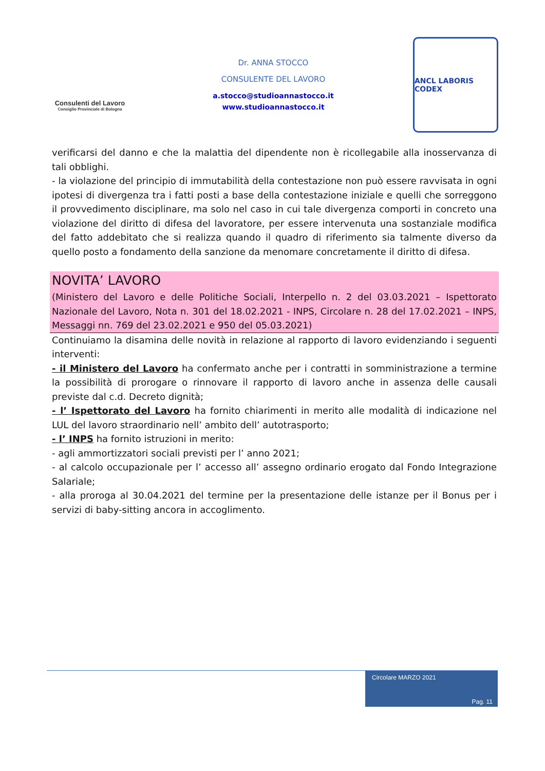Consulenti del Lavoro
Consiglio Provinciale di Bologna
Dr. ANNA STOCCO
CONSULENTE DEL LAVORO
a.stocco@studioannastocco.it
www.studioannastocco.it
ANCL LABORIS CODEX
verificarsi del danno e che la malattia del dipendente non è ricollegabile alla inosservanza di tali obblighi.
- la violazione del principio di immutabilità della contestazione non può essere ravvisata in ogni ipotesi di divergenza tra i fatti posti a base della contestazione iniziale e quelli che sorreggono il provvedimento disciplinare, ma solo nel caso in cui tale divergenza comporti in concreto una violazione del diritto di difesa del lavoratore, per essere intervenuta una sostanziale modifica del fatto addebitato che si realizza quando il quadro di riferimento sia talmente diverso da quello posto a fondamento della sanzione da menomare concretamente il diritto di difesa.
NOVITA’ LAVORO
(Ministero del Lavoro e delle Politiche Sociali, Interpello n. 2 del 03.03.2021 – Ispettorato Nazionale del Lavoro, Nota n. 301 del 18.02.2021 - INPS, Circolare n. 28 del 17.02.2021 – INPS, Messaggi nn. 769 del 23.02.2021 e 950 del 05.03.2021)
Continuiamo la disamina delle novità in relazione al rapporto di lavoro evidenziando i seguenti interventi:
- il Ministero del Lavoro ha confermato anche per i contratti in somministrazione a termine la possibilità di prorogare o rinnovare il rapporto di lavoro anche in assenza delle causali previste dal c.d. Decreto dignità;
- l’ Ispettorato del Lavoro ha fornito chiarimenti in merito alle modalità di indicazione nel LUL del lavoro straordinario nell’ ambito dell’ autotrasporto;
- l’ INPS ha fornito istruzioni in merito:
- agli ammortizzatori sociali previsti per l’ anno 2021;
- al calcolo occupazionale per l’ accesso all’ assegno ordinario erogato dal Fondo Integrazione Salariale;
- alla proroga al 30.04.2021 del termine per la presentazione delle istanze per il Bonus per i servizi di baby-sitting ancora in accoglimento.
Circolare MARZO 2021
Pag. 11